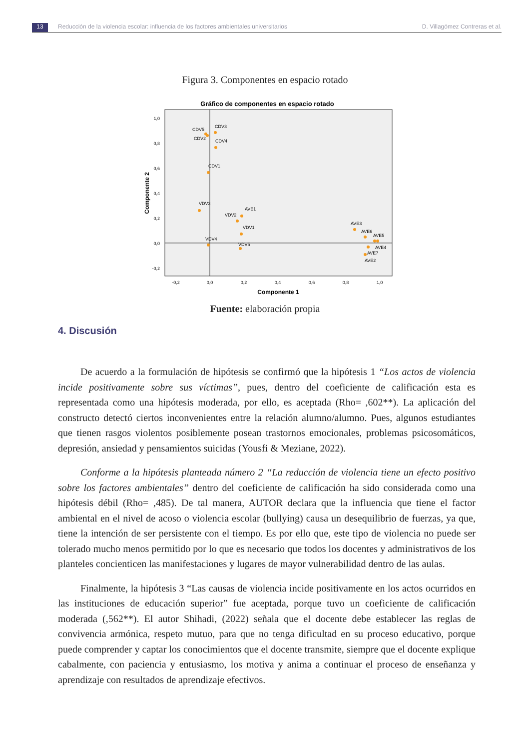13 Reducción de la violencia escolar: influencia de los factores ambientales universitarios D. Villagómez Contreras et al.
Figura 3. Componentes en espacio rotado
Gráfico de componentes en espacio rotado
1,0
0,8
0,6
0,4
0,2
0,0
-0,2
-0,2
0,0
0,2
0,4
0,6
0,8
1,0
Componente 1
Componente 2
CDV5
CDV3
CDV2
CDV4
CDV1
VDV3
AVE1
VDV2
VDV1
VDV4
VDV5
AVE3
AVE6
AVE5
AVE4
AVE7
AVE2
Fuente: elaboración propia
4. Discusión
De acuerdo a la formulación de hipótesis se confirmó que la hipótesis 1 “Los actos de violencia incide positivamente sobre sus víctimas”, pues, dentro del coeficiente de calificación esta es representada como una hipótesis moderada, por ello, es aceptada (Rho= ,602**). La aplicación del constructo detectó ciertos inconvenientes entre la relación alumno/alumno. Pues, algunos estudiantes que tienen rasgos violentos posiblemente posean trastornos emocionales, problemas psicosomáticos, depresión, ansiedad y pensamientos suicidas (Yousfi & Meziane, 2022).
Conforme a la hipótesis planteada número 2 “La reducción de violencia tiene un efecto positivo sobre los factores ambientales” dentro del coeficiente de calificación ha sido considerada como una hipótesis débil (Rho= ,485). De tal manera, AUTOR declara que la influencia que tiene el factor ambiental en el nivel de acoso o violencia escolar (bullying) causa un desequilibrio de fuerzas, ya que, tiene la intención de ser persistente con el tiempo. Es por ello que, este tipo de violencia no puede ser tolerado mucho menos permitido por lo que es necesario que todos los docentes y administrativos de los planteles concienticen las manifestaciones y lugares de mayor vulnerabilidad dentro de las aulas.
Finalmente, la hipótesis 3 “Las causas de violencia incide positivamente en los actos ocurridos en las instituciones de educación superior” fue aceptada, porque tuvo un coeficiente de calificación moderada (,562**). El autor Shihadi, (2022) señala que el docente debe establecer las reglas de convivencia armónica, respeto mutuo, para que no tenga dificultad en su proceso educativo, porque puede comprender y captar los conocimientos que el docente transmite, siempre que el docente explique cabalmente, con paciencia y entusiasmo, los motiva y anima a continuar el proceso de enseñanza y aprendizaje con resultados de aprendizaje efectivos.